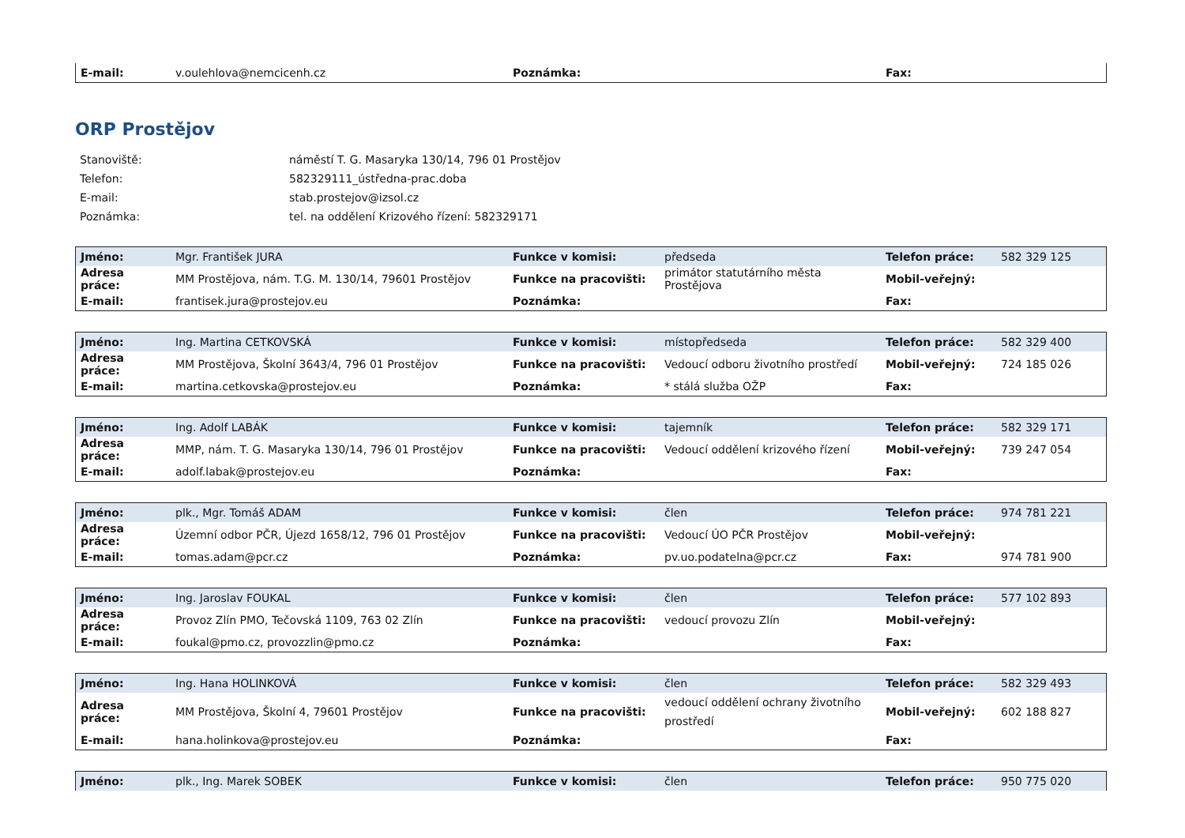| E-mail: | v.oulehlova@nemcicenh.cz | Poznámka: | | Fax: | |
ORP Prostějov
| Stanoviště: | náměstí T. G. Masaryka 130/14, 796 01 Prostějov |
| Telefon: | 582329111_ústředna-prac.doba |
| E-mail: | stab.prostejov@izsol.cz |
| Poznámka: | tel. na oddělení Krizového řízení: 582329171 |
| Jméno: | Mgr. František JURA | Funkce v komisi: | předseda | Telefon práce: | 582 329 125 |
| Adresa práce: | MM Prostějova, nám. T.G. M. 130/14, 79601 Prostějov | Funkce na pracovišti: | primátor statutárního města Prostějova | Mobil-veřejný: | |
| E-mail: | frantisek.jura@prostejov.eu | Poznámka: | | Fax: | |
| Jméno: | Ing. Martina CETKOVSKÁ | Funkce v komisi: | místopředseda | Telefon práce: | 582 329 400 |
| Adresa práce: | MM Prostějova, Školní 3643/4, 796 01 Prostějov | Funkce na pracovišti: | Vedoucí odboru životního prostředí | Mobil-veřejný: | 724 185 026 |
| E-mail: | martina.cetkovska@prostejov.eu | Poznámka: | * stálá služba OŽP | Fax: | |
| Jméno: | Ing. Adolf LABÁK | Funkce v komisi: | tajemník | Telefon práce: | 582 329 171 |
| Adresa práce: | MMP, nám. T. G. Masaryka 130/14, 796 01 Prostějov | Funkce na pracovišti: | Vedoucí oddělení krizového řízení | Mobil-veřejný: | 739 247 054 |
| E-mail: | adolf.labak@prostejov.eu | Poznámka: | | Fax: | |
| Jméno: | plk., Mgr. Tomáš ADAM | Funkce v komisi: | člen | Telefon práce: | 974 781 221 |
| Adresa práce: | Územní odbor PČR, Újezd 1658/12, 796 01 Prostějov | Funkce na pracovišti: | Vedoucí ÚO PČR Prostějov | Mobil-veřejný: | |
| E-mail: | tomas.adam@pcr.cz | Poznámka: | pv.uo.podatelna@pcr.cz | Fax: | 974 781 900 |
| Jméno: | Ing. Jaroslav FOUKAL | Funkce v komisi: | člen | Telefon práce: | 577 102 893 |
| Adresa práce: | Provoz Zlín PMO, Tečovská 1109, 763 02 Zlín | Funkce na pracovišti: | vedoucí provozu Zlín | Mobil-veřejný: | |
| E-mail: | foukal@pmo.cz, provozzlin@pmo.cz | Poznámka: | | Fax: | |
| Jméno: | Ing. Hana HOLINKOVÁ | Funkce v komisi: | člen | Telefon práce: | 582 329 493 |
| Adresa práce: | MM Prostějova, Školní 4, 79601 Prostějov | Funkce na pracovišti: | vedoucí oddělení ochrany životního prostředí | Mobil-veřejný: | 602 188 827 |
| E-mail: | hana.holinkova@prostejov.eu | Poznámka: | | Fax: | |
| Jméno: | plk., Ing. Marek SOBEK | Funkce v komisi: | člen | Telefon práce: | 950 775 020 |